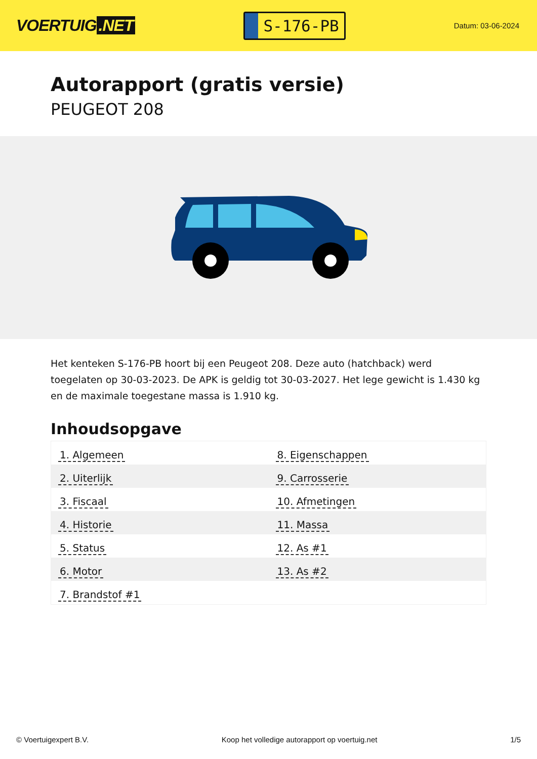VOERTUIG.NET
S-176-PB
Datum: 03-06-2024
Autorapport (gratis versie)
PEUGEOT 208
Het kenteken S-176-PB hoort bij een Peugeot 208. Deze auto (hatchback) werd toegelaten op 30-03-2023. De APK is geldig tot 30-03-2027. Het lege gewicht is 1.430 kg en de maximale toegestane massa is 1.910 kg.
Inhoudsopgave
| 1. Algemeen | 8. Eigenschappen |
| 2. Uiterlijk | 9. Carrosserie |
| 3. Fiscaal | 10. Afmetingen |
| 4. Historie | 11. Massa |
| 5. Status | 12. As #1 |
| 6. Motor | 13. As #2 |
| 7. Brandstof #1 | |
© Voertuigexpert B.V. Koop het volledige autorapport op voertuig.net
1/5